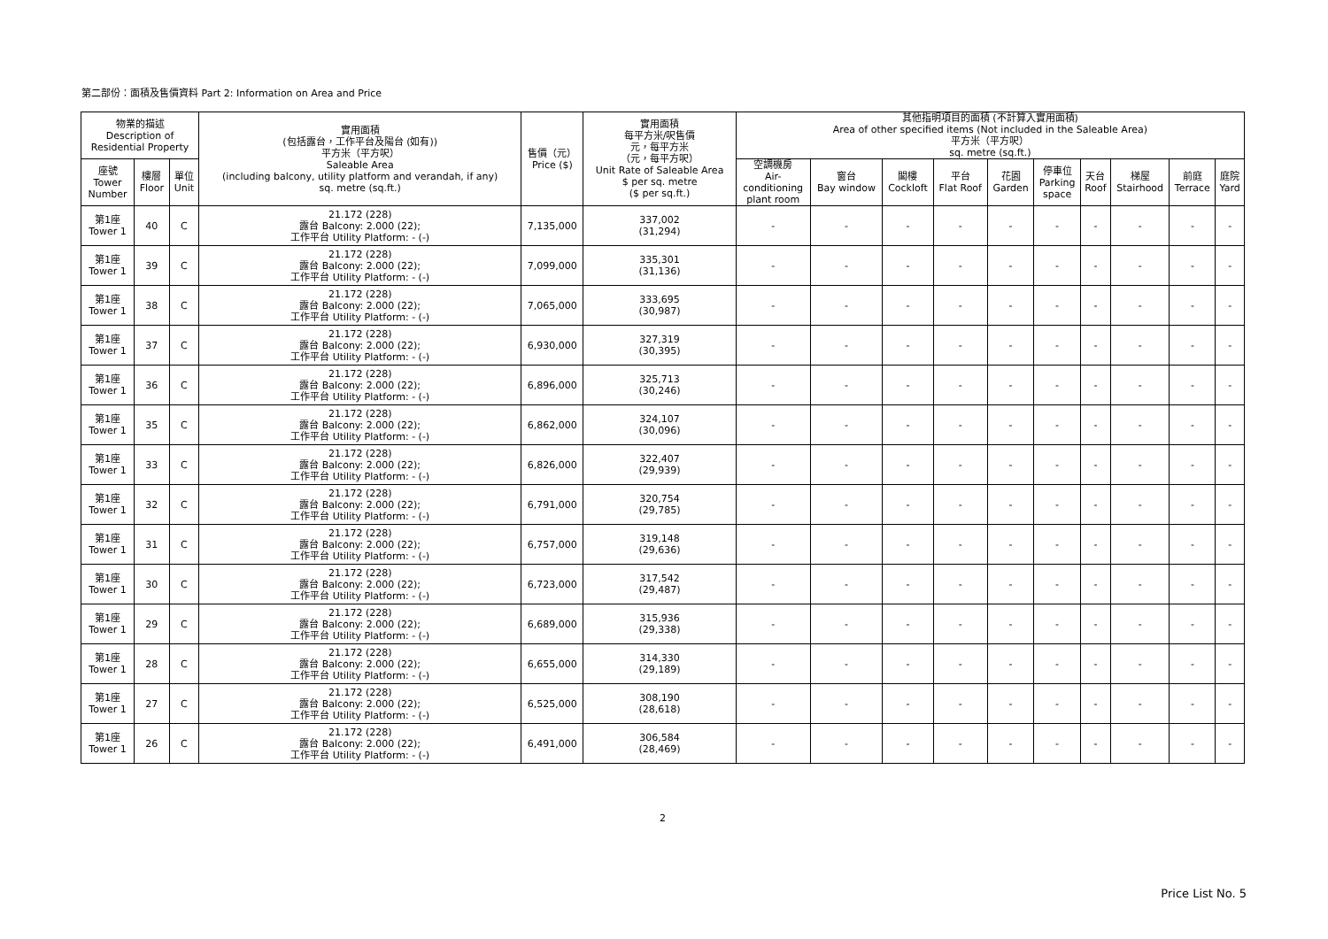第二部份：面積及售價資料 Part 2: Information on Area and Price
| 物業的描述 Description of Residential Property | | | 實用面積 (包括露台，工作平台及陽台 (如有)) 平方米（平方呎） Saleable Area (including balcony, utility platform and verandah, if any) sq. metre (sq.ft.) | 售價（元） Price ($) | 實用面積 每平方米/呎售價 元，每平方米 （元，每平方呎） Unit Rate of Saleable Area $ per sq. metre ($ per sq.ft.) | 其他指明項目的面積 (不計算入實用面積) Area of other specified items (Not included in the Saleable Area) 平方米（平方呎） sq. metre (sq.ft.) | | | | | | | | | |
| --- | --- | --- | --- | --- | --- | --- | --- | --- | --- | --- | --- | --- | --- | --- | --- |
| 座號 Tower Number | 樓層 Floor | 單位 Unit | | | | 空調機房 Air- conditioning plant room | 窗台 Bay window | 閣樓 Cockloft | 平台 Flat Roof | 花園 Garden | 停車位 Parking space | 天台 Roof | 梯屋 Stairhood | 前庭 Terrace | 庭院 Yard |
| 第1座 Tower 1 | 40 | C | 21.172 (228) 露台 Balcony: 2.000 (22); 工作平台 Utility Platform: - (-) | 7,135,000 | 337,002 (31,294) | - | - | - | - | - | - | - | - | - | - |
| 第1座 Tower 1 | 39 | C | 21.172 (228) 露台 Balcony: 2.000 (22); 工作平台 Utility Platform: - (-) | 7,099,000 | 335,301 (31,136) | - | - | - | - | - | - | - | - | - | - |
| 第1座 Tower 1 | 38 | C | 21.172 (228) 露台 Balcony: 2.000 (22); 工作平台 Utility Platform: - (-) | 7,065,000 | 333,695 (30,987) | - | - | - | - | - | - | - | - | - | - |
| 第1座 Tower 1 | 37 | C | 21.172 (228) 露台 Balcony: 2.000 (22); 工作平台 Utility Platform: - (-) | 6,930,000 | 327,319 (30,395) | - | - | - | - | - | - | - | - | - | - |
| 第1座 Tower 1 | 36 | C | 21.172 (228) 露台 Balcony: 2.000 (22); 工作平台 Utility Platform: - (-) | 6,896,000 | 325,713 (30,246) | - | - | - | - | - | - | - | - | - | - |
| 第1座 Tower 1 | 35 | C | 21.172 (228) 露台 Balcony: 2.000 (22); 工作平台 Utility Platform: - (-) | 6,862,000 | 324,107 (30,096) | - | - | - | - | - | - | - | - | - | - |
| 第1座 Tower 1 | 33 | C | 21.172 (228) 露台 Balcony: 2.000 (22); 工作平台 Utility Platform: - (-) | 6,826,000 | 322,407 (29,939) | - | - | - | - | - | - | - | - | - | - |
| 第1座 Tower 1 | 32 | C | 21.172 (228) 露台 Balcony: 2.000 (22); 工作平台 Utility Platform: - (-) | 6,791,000 | 320,754 (29,785) | - | - | - | - | - | - | - | - | - | - |
| 第1座 Tower 1 | 31 | C | 21.172 (228) 露台 Balcony: 2.000 (22); 工作平台 Utility Platform: - (-) | 6,757,000 | 319,148 (29,636) | - | - | - | - | - | - | - | - | - | - |
| 第1座 Tower 1 | 30 | C | 21.172 (228) 露台 Balcony: 2.000 (22); 工作平台 Utility Platform: - (-) | 6,723,000 | 317,542 (29,487) | - | - | - | - | - | - | - | - | - | - |
| 第1座 Tower 1 | 29 | C | 21.172 (228) 露台 Balcony: 2.000 (22); 工作平台 Utility Platform: - (-) | 6,689,000 | 315,936 (29,338) | - | - | - | - | - | - | - | - | - | - |
| 第1座 Tower 1 | 28 | C | 21.172 (228) 露台 Balcony: 2.000 (22); 工作平台 Utility Platform: - (-) | 6,655,000 | 314,330 (29,189) | - | - | - | - | - | - | - | - | - | - |
| 第1座 Tower 1 | 27 | C | 21.172 (228) 露台 Balcony: 2.000 (22); 工作平台 Utility Platform: - (-) | 6,525,000 | 308,190 (28,618) | - | - | - | - | - | - | - | - | - | - |
| 第1座 Tower 1 | 26 | C | 21.172 (228) 露台 Balcony: 2.000 (22); 工作平台 Utility Platform: - (-) | 6,491,000 | 306,584 (28,469) | - | - | - | - | - | - | - | - | - | - |
2
Price List No. 5